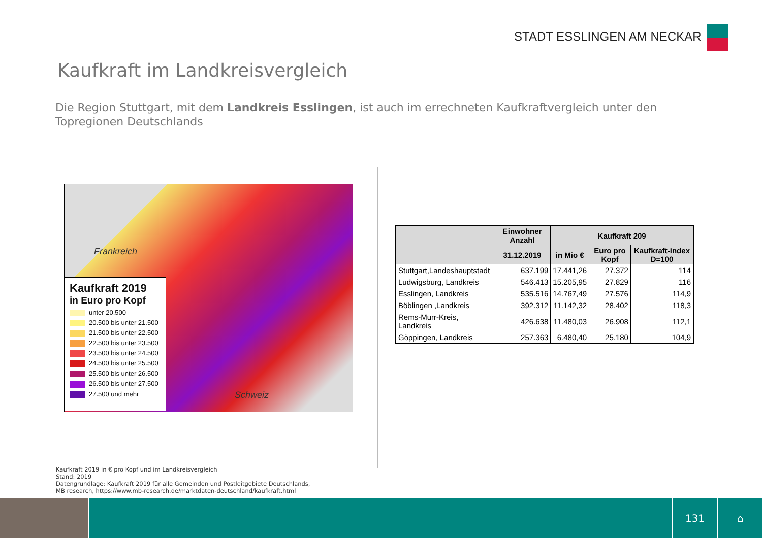STADT ESSLINGEN AM NECKAR
Kaufkraft im Landkreisvergleich
Die Region Stuttgart, mit dem Landkreis Esslingen, ist auch im errechneten Kaufkraftvergleich unter den Topregionen Deutschlands
Frankreich
Schweiz
Kaufkraft 2019
in Euro pro Kopf
unter 20.500
20.500 bis unter 21.500
21.500 bis unter 22.500
22.500 bis unter 23.500
23.500 bis unter 24.500
24.500 bis unter 25.500
25.500 bis unter 26.500
26.500 bis unter 27.500
27.500 und mehr
| | Einwohner Anzahl | Kaufkraft 209 | | |
| --- | --- | --- | --- | --- |
| | 31.12.2019 | in Mio € | Euro pro Kopf | Kaufkraft-index D=100 |
| Stuttgart,Landeshauptstadt | 637.199 | 17.441,26 | 27.372 | 114 |
| Ludwigsburg, Landkreis | 546.413 | 15.205,95 | 27.829 | 116 |
| Esslingen, Landkreis | 535.516 | 14.767,49 | 27.576 | 114,9 |
| Böblingen ,Landkreis | 392.312 | 11.142,32 | 28.402 | 118,3 |
| Rems-Murr-Kreis, Landkreis | 426.638 | 11.480,03 | 26.908 | 112,1 |
| Göppingen, Landkreis | 257.363 | 6.480,40 | 25.180 | 104,9 |
Kaufkraft 2019 in € pro Kopf und im Landkreisvergleich
Stand: 2019
Datengrundlage: Kaufkraft 2019 für alle Gemeinden und Postleitgebiete Deutschlands,
MB research, https://www.mb-research.de/marktdaten-deutschland/kaufkraft.html
131 ⌂